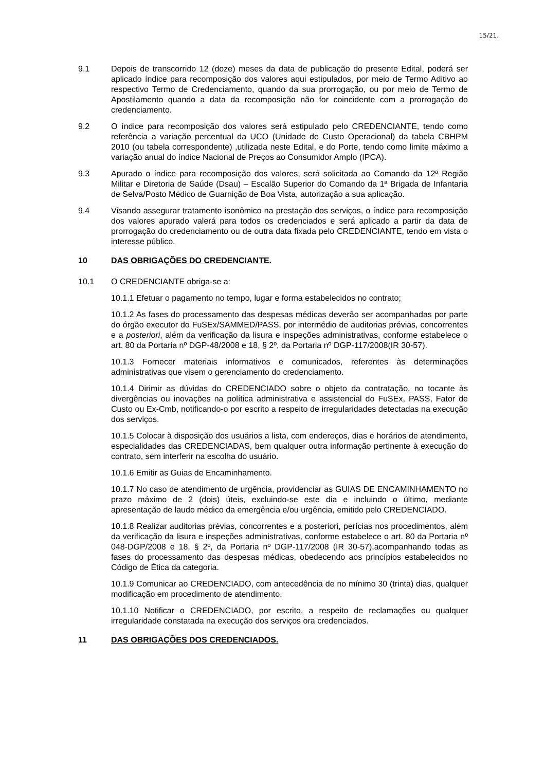15/21.
9.1 Depois de transcorrido 12 (doze) meses da data de publicação do presente Edital, poderá ser aplicado índice para recomposição dos valores aqui estipulados, por meio de Termo Aditivo ao respectivo Termo de Credenciamento, quando da sua prorrogação, ou por meio de Termo de Apostilamento quando a data da recomposição não for coincidente com a prorrogação do credenciamento.
9.2 O índice para recomposição dos valores será estipulado pelo CREDENCIANTE, tendo como referência a variação percentual da UCO (Unidade de Custo Operacional) da tabela CBHPM 2010 (ou tabela correspondente) ,utilizada neste Edital, e do Porte, tendo como limite máximo a variação anual do índice Nacional de Preços ao Consumidor Amplo (IPCA).
9.3 Apurado o índice para recomposição dos valores, será solicitada ao Comando da 12ª Região Militar e Diretoria de Saúde (Dsau) – Escalão Superior do Comando da 1ª Brigada de Infantaria de Selva/Posto Médico de Guarnição de Boa Vista, autorização a sua aplicação.
9.4 Visando assegurar tratamento isonômico na prestação dos serviços, o índice para recomposição dos valores apurado valerá para todos os credenciados e será aplicado a partir da data de prorrogação do credenciamento ou de outra data fixada pelo CREDENCIANTE, tendo em vista o interesse público.
10 DAS OBRIGAÇÕES DO CREDENCIANTE.
10.1 O CREDENCIANTE obriga-se a:
10.1.1 Efetuar o pagamento no tempo, lugar e forma estabelecidos no contrato;
10.1.2 As fases do processamento das despesas médicas deverão ser acompanhadas por parte do órgão executor do FuSEx/SAMMED/PASS, por intermédio de auditorias prévias, concorrentes e a posteriori, além da verificação da lisura e inspeções administrativas, conforme estabelece o art. 80 da Portaria nº DGP-48/2008 e 18, § 2º, da Portaria nº DGP-117/2008(IR 30-57).
10.1.3 Fornecer materiais informativos e comunicados, referentes às determinações administrativas que visem o gerenciamento do credenciamento.
10.1.4 Dirimir as dúvidas do CREDENCIADO sobre o objeto da contratação, no tocante às divergências ou inovações na política administrativa e assistencial do FuSEx, PASS, Fator de Custo ou Ex-Cmb, notificando-o por escrito a respeito de irregularidades detectadas na execução dos serviços.
10.1.5 Colocar à disposição dos usuários a lista, com endereços, dias e horários de atendimento, especialidades das CREDENCIADAS, bem qualquer outra informação pertinente à execução do contrato, sem interferir na escolha do usuário.
10.1.6 Emitir as Guias de Encaminhamento.
10.1.7 No caso de atendimento de urgência, providenciar as GUIAS DE ENCAMINHAMENTO no prazo máximo de 2 (dois) úteis, excluindo-se este dia e incluindo o último, mediante apresentação de laudo médico da emergência e/ou urgência, emitido pelo CREDENCIADO.
10.1.8 Realizar auditorias prévias, concorrentes e a posteriori, perícias nos procedimentos, além da verificação da lisura e inspeções administrativas, conforme estabelece o art. 80 da Portaria nº 048-DGP/2008 e 18, § 2º, da Portaria nº DGP-117/2008 (IR 30-57),acompanhando todas as fases do processamento das despesas médicas, obedecendo aos princípios estabelecidos no Código de Ética da categoria.
10.1.9 Comunicar ao CREDENCIADO, com antecedência de no mínimo 30 (trinta) dias, qualquer modificação em procedimento de atendimento.
10.1.10 Notificar o CREDENCIADO, por escrito, a respeito de reclamações ou qualquer irregularidade constatada na execução dos serviços ora credenciados.
11 DAS OBRIGAÇÕES DOS CREDENCIADOS.